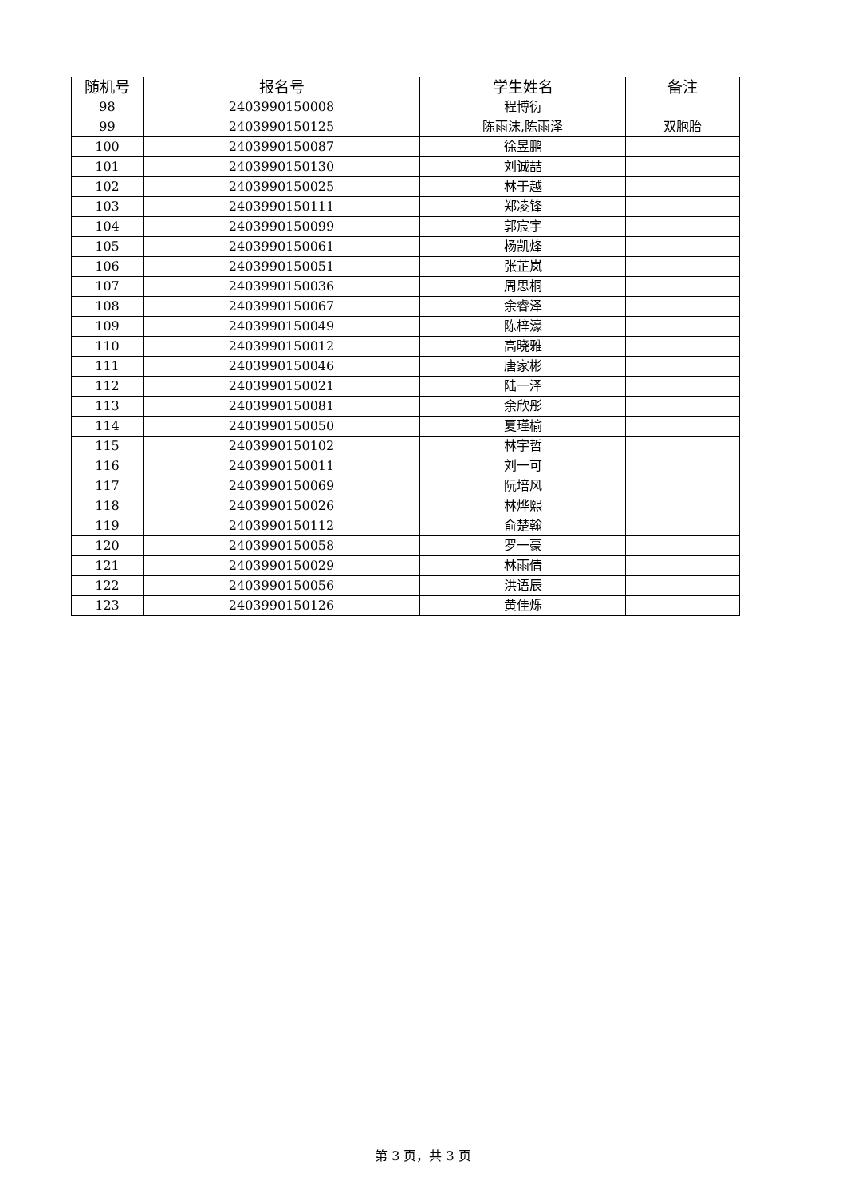| 随机号 | 报名号 | 学生姓名 | 备注 |
| --- | --- | --- | --- |
| 98 | 2403990150008 | 程博衍 | |
| 99 | 2403990150125 | 陈雨沫,陈雨泽 | 双胞胎 |
| 100 | 2403990150087 | 徐昱鹏 | |
| 101 | 2403990150130 | 刘诚喆 | |
| 102 | 2403990150025 | 林于越 | |
| 103 | 2403990150111 | 郑凌锋 | |
| 104 | 2403990150099 | 郭宸宇 | |
| 105 | 2403990150061 | 杨凯烽 | |
| 106 | 2403990150051 | 张芷岚 | |
| 107 | 2403990150036 | 周思桐 | |
| 108 | 2403990150067 | 余睿泽 | |
| 109 | 2403990150049 | 陈梓濠 | |
| 110 | 2403990150012 | 高晓雅 | |
| 111 | 2403990150046 | 唐家彬 | |
| 112 | 2403990150021 | 陆一泽 | |
| 113 | 2403990150081 | 余欣彤 | |
| 114 | 2403990150050 | 夏瑾榆 | |
| 115 | 2403990150102 | 林宇哲 | |
| 116 | 2403990150011 | 刘一可 | |
| 117 | 2403990150069 | 阮培风 | |
| 118 | 2403990150026 | 林烨熙 | |
| 119 | 2403990150112 | 俞楚翰 | |
| 120 | 2403990150058 | 罗一豪 | |
| 121 | 2403990150029 | 林雨倩 | |
| 122 | 2403990150056 | 洪语辰 | |
| 123 | 2403990150126 | 黄佳烁 | |
第 3 页，共 3 页